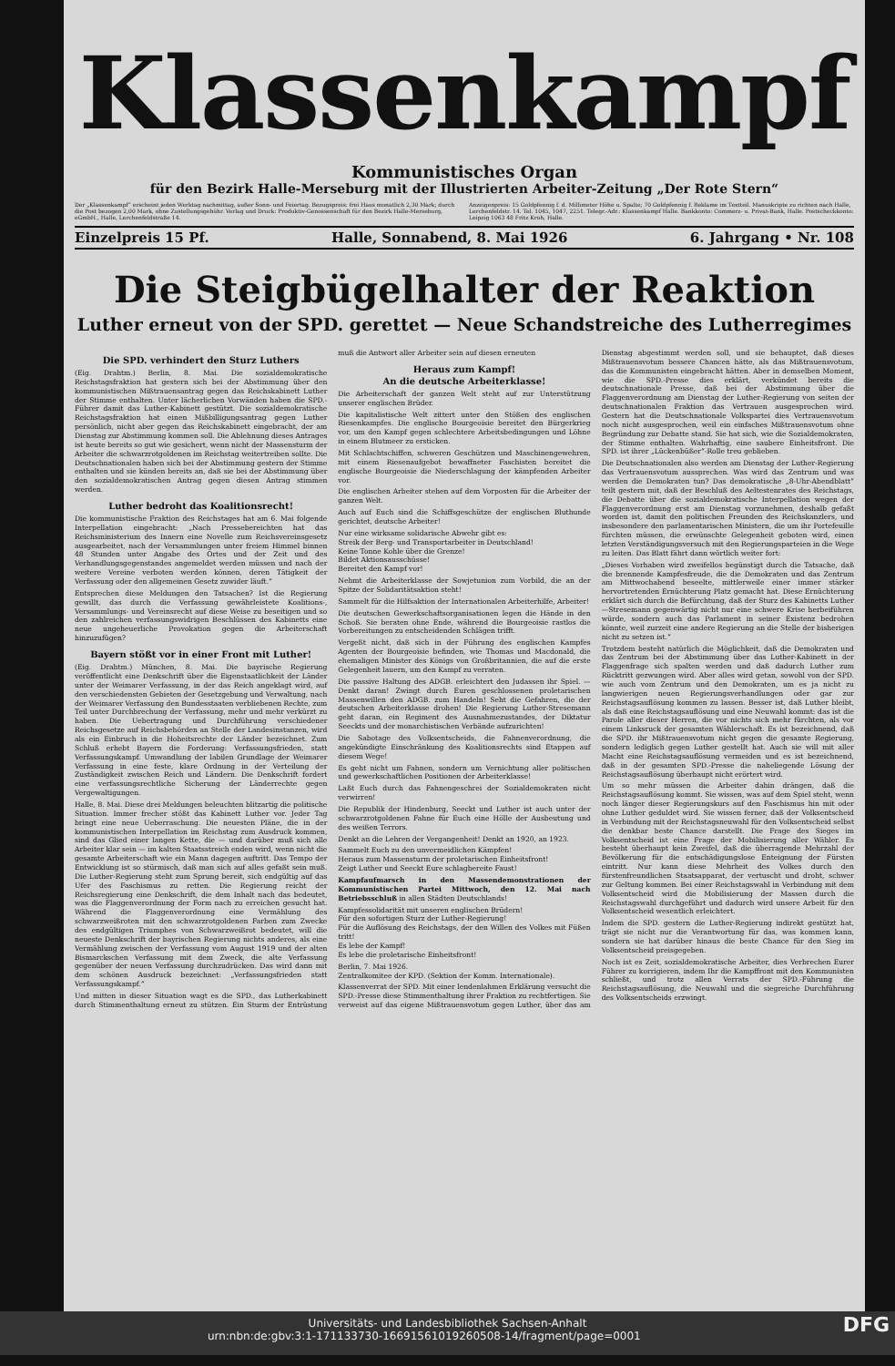Klassenkampf
Kommunistisches Organ
für den Bezirk Halle-Merseburg mit der Illustrierten Arbeiter-Zeitung „Der Rote Stern“
Der „Klassenkampf“ erscheint jeden Werktag nachmittag, außer Sonn- und Feiertag. Bezugspreis: frei Haus monatlich 2,30 Mark; durch die Post bezogen 2,00 Mark, ohne Zustellungsgebühr. Verlag und Druck: Produktiv-Genossenschaft für den Bezirk Halle-Merseburg, eGmbH., Halle, Lerchenfeldstraße 14.
Anzeigenpreis: 15 Goldpfennig f. d. Millimeter Höhe u. Spalte; 70 Goldpfennig f. Reklame im Textteil. Manuskripte zu richten nach Halle, Lerchenfeldstr. 14. Tel. 1045, 1047, 2251. Telegr.-Adr.: Klassenkampf Halle. Bankkonto: Commerz- u. Privat-Bank, Halle. Postscheckkonto: Leipzig 1063 48 Fritz Kroh, Halle.
Einzelpreis 15 Pf. Halle, Sonnabend, 8. Mai 1926 6. Jahrgang • Nr. 108
Die Steigbügelhalter der Reaktion
Luther erneut von der SPD. gerettet — Neue Schandstreiche des Lutherregimes
Die SPD. verhindert den Sturz Luthers
(Eig. Drahtm.) Berlin, 8. Mai. Die sozialdemokratische Reichstagsfraktion hat gestern sich bei der Abstimmung über den kommunistischen Mißtrauensantrag gegen das Reichskabinett Luther der Stimme enthalten. Unter lächerlichen Vorwänden haben die SPD.-Führer damit das Luther-Kabinett gestützt. Die sozialdemokratische Reichstagsfraktion hat einen Mißbilligungsantrag gegen Luther persönlich, nicht aber gegen das Reichskabinett eingebracht, der am Dienstag zur Abstimmung kommen soll. Die Ablehnung dieses Antrages ist heute bereits so gut wie gesichert, wenn nicht der Massensturm der Arbeiter die schwarzrotgoldenen im Reichstag weitertreiben sollte. Die Deutschnationalen haben sich bei der Abstimmung gestern der Stimme enthalten und sie künden bereits an, daß sie bei der Abstimmung über den sozialdemokratischen Antrag gegen diesen Antrag stimmen werden.
Luther bedroht das Koalitionsrecht!
Die kommunistische Fraktion des Reichstages hat am 6. Mai folgende Interpellation eingebracht: „Nach Pressebereichten hat das Reichsministerium des Innern eine Novelle zum Reichsvereinsgesetz ausgearbeitet, nach der Versammlungen unter freiem Himmel binnen 48 Stunden unter Angabe des Ortes und der Zeit und des Verhandlungsgegenstandes angemeldet werden müssen und nach der weitere Vereine verboten werden können, deren Tätigkeit der Verfassung oder den allgemeinen Gesetz zuwider läuft.“
Entsprechen diese Meldungen den Tatsachen? Ist die Regierung gewillt, das durch die Verfassung gewährleistete Koalitions-, Versammlungs- und Vereinsrecht auf diese Weise zu beseitigen und so den zahlreichen verfassungswidrigen Beschlüssen des Kabinetts eine neue ungeheuerliche Provokation gegen die Arbeiterschaft hinzuzufügen?
Bayern stößt vor in einer Front mit Luther!
(Eig. Drahtm.) München, 8. Mai. Die bayrische Regierung veröffentlicht eine Denkschrift über die Eigenstaatlichkeit der Länder unter der Weimarer Verfassung, in der das Reich angeklagt wird, auf den verschiedensten Gebieten der Gesetzgebung und Verwaltung, nach der Weimarer Verfassung den Bundesstaaten verbliebenen Rechte, zum Teil unter Durchbrechung der Verfassung, mehr und mehr verkürzt zu haben. Die Uebertragung und Durchführung verschiedener Reichsgesetze auf Reichsbehörden an Stelle der Landesinstanzen, wird als ein Einbruch in die Hoheitsrechte der Länder bezeichnet. Zum Schluß erhebt Bayern die Forderung: Verfassungsfrieden, statt Verfassungskampf. Umwandlung der labilen Grundlage der Weimarer Verfassung in eine feste, klare Ordnung in der Verteilung der Zuständigkeit zwischen Reich und Ländern. Die Denkschrift fordert eine verfassungsrechtliche Sicherung der Länderrechte gegen Vergewaltigungen.
Halle, 8. Mai. Diese drei Meldungen beleuchten blitzartig die politische Situation. Immer frecher stößt das Kabinett Luther vor. Jeder Tag bringt eine neue Ueberraschung. Die neuesten Pläne, die in der kommunistischen Interpellation im Reichstag zum Ausdruck kommen, sind das Glied einer langen Kette, die — und darüber muß sich alle Arbeiter klar sein — im kalten Staatsstreich enden wird, wenn nicht die gesamte Arbeiterschaft wie ein Mann dagegen auftritt. Das Tempo der Entwicklung ist so stürmisch, daß man sich auf alles gefaßt sein muß. Die Luther-Regierung steht zum Sprung bereit, sich endgültig auf das Ufer des Faschismus zu retten. Die Regierung reicht der Reichsregierung eine Denkschrift, die dem Inhalt nach das bedeutet, was die Flaggenverordnung der Form nach zu erreichen gesucht hat. Während die Flaggenverordnung eine Vermählung des schwarzweißroten mit den schwarzrotgoldenen Farben zum Zwecke des endgültigen Triumphes von Schwarzweißrot bedeutet, will die neueste Denkschrift der bayrischen Regierung nichts anderes, als eine Vermählung zwischen der Verfassung vom August 1919 und der alten Bismarckschen Verfassung mit dem Zweck, die alte Verfassung gegenüber der neuen Verfassung durchzudrücken. Das wird dann mit dem schönen Ausdruck bezeichnet: „Verfassungsfrieden statt Verfassungskampf.“
Und mitten in dieser Situation wagt es die SPD., das Lutherkabinett durch Stimmenthaltung erneut zu stützen. Ein Sturm der Entrüstung muß die Antwort aller Arbeiter sein auf diesen erneuten
Heraus zum Kampf!
An die deutsche Arbeiterklasse!
Die Arbeiterschaft der ganzen Welt steht auf zur Unterstützung unserer englischen Brüder.
Die kapitalistische Welt zittert unter den Stößen des englischen Riesenkampfes. Die englische Bourgeoisie bereitet den Bürgerkrieg vor, um den Kampf gegen schlechtere Arbeitsbedingungen und Löhne in einem Blutmeer zu ersticken.
Mit Schlachtschiffen, schweren Geschützen und Maschinengewehren, mit einem Riesenaufgebot bewaffneter Faschisten bereitet die englische Bourgeoisie die Niederschlagung der kämpfenden Arbeiter vor.
Die englischen Arbeiter stehen auf dem Vorposten für die Arbeiter der ganzen Welt.
Auch auf Euch sind die Schiffsgeschütze der englischen Bluthunde gerichtet, deutsche Arbeiter!
Nur eine wirksame solidarische Abwehr gibt es:
Streik der Berg- und Transportarbeiter in Deutschland!
Keine Tonne Kohle über die Grenze!
Bildet Aktionsausschüsse!
Bereitet den Kampf vor!
Nehmt die Arbeiterklasse der Sowjetunion zum Vorbild, die an der Spitze der Solidaritätsaktion steht!
Sammelt für die Hilfsaktion der Internationalen Arbeiterhilfe, Arbeiter!
Die deutschen Gewerkschaftsorganisationen legen die Hände in den Schoß. Sie beraten ohne Ende, während die Bourgeoisie rastlos die Vorbereitungen zu entscheidenden Schlägen trifft.
Vergeßt nicht, daß sich in der Führung des englischen Kampfes Agenten der Bourgeoisie befinden, wie Thomas und Macdonald, die ehemaligen Minister des Königs von Großbritannien, die auf die erste Gelegenheit lauern, um den Kampf zu verraten.
Die passive Haltung des ADGB. erleichtert den Judassen ihr Spiel. — Denkt daran! Zwingt durch Euren geschlossenen proletarischen Massenwillen den ADGB. zum Handeln! Seht die Gefahren, die der deutschen Arbeiterklasse drohen! Die Regierung Luther-Stresemann geht daran, ein Regiment des Ausnahmezustandes, der Diktatur Seeckts und der monarchistischen Verbände aufzurichten!
Die Sabotage des Volksentscheids, die Fahnenverordnung, die angekündigte Einschränkung des Koalitionsrechts sind Etappen auf diesem Wege!
Es geht nicht um Fahnen, sondern um Vernichtung aller politischen und gewerkschaftlichen Positionen der Arbeiterklasse!
Laßt Euch durch das Fahnengeschrei der Sozialdemokraten nicht verwirren!
Die Republik der Hindenburg, Seeckt und Luther ist auch unter der schwarzrotgoldenen Fahne für Euch eine Hölle der Ausbeutung und des weißen Terrors.
Denkt an die Lehren der Vergangenheit! Denkt an 1920, an 1923.
Sammelt Euch zu den unvermeidlichen Kämpfen!
Heraus zum Massensturm der proletarischen Einheitsfront!
Zeigt Luther und Seeckt Eure schlagbereite Faust!
Kampfaufmarsch in den Massendemonstrationen der Kommunistischen Partei Mittwoch, den 12. Mai nach Betriebsschluß in allen Städten Deutschlands!
Kampfessolidarität mit unseren englischen Brüdern!
Für den sofortigen Sturz der Luther-Regierung!
Für die Auflösung des Reichstags, der den Willen des Volkes mit Füßen tritt!
Es lebe der Kampf!
Es lebe die proletarische Einheitsfront!
Berlin, 7. Mai 1926.
Zentralkomitee der KPD. (Sektion der Komm. Internationale).
Klassenverrat der SPD. Mit einer lendenlahmen Erklärung versucht die SPD.-Presse diese Stimmenthaltung ihrer Fraktion zu rechtfertigen. Sie verweist auf das eigene Mißtrauensvotum gegen Luther, über das am Dienstag abgestimmt werden soll, und sie behauptet, daß dieses Mißtrauensvotum bessere Chancen hätte, als das Mißtrauensvotum, das die Kommunisten eingebracht hätten. Aber in demselben Moment, wie die SPD.-Presse dies erklärt, verkündet bereits die deutschnationale Presse, daß bei der Abstimmung über die Flaggenverordnung am Dienstag der Luther-Regierung von seiten der deutschnationalen Fraktion das Vertrauen ausgesprochen wird. Gestern hat die Deutschnationale Volkspartei dies Vertrauensvotum noch nicht ausgesprochen, weil ein einfaches Mißtrauensvotum ohne Begründung zur Debatte stand. Sie hat sich, wie die Sozialdemokraten, der Stimme enthalten. Wahrhaftig, eine saubere Einheitsfront. Die SPD. ist ihrer „Lückenbüßer“-Rolle treu geblieben.
Die Deutschnationalen also werden am Dienstag der Luther-Regierung das Vertrauensvotum aussprechen. Was wird das Zentrum und was werden die Demokraten tun? Das demokratische „8-Uhr-Abendblatt“ teilt gestern mit, daß der Beschluß des Aeltestenrates des Reichstags, die Debatte über die sozialdemokratische Interpellation wegen der Flaggenverordnung erst am Dienstag vorzunehmen, deshalb gefaßt worden ist, damit den politischen Freunden des Reichskanzlers, und insbesondere den parlamentarischen Ministern, die um ihr Portefeuille fürchten müssen, die erwünschte Gelegenheit geboten wird, einen letzten Verständigungsversuch mit den Regierungsparteien in die Wege zu leiten. Das Blatt fährt dann wörtlich weiter fort:
„Dieses Vorhaben wird zweifellos begünstigt durch die Tatsache, daß die brennende Kampfesfreude, die die Demokraten und das Zentrum am Mittwochabend beseelte, mittlerweile einer immer stärker hervortretenden Ernüchterung Platz gemacht hat. Diese Ernüchterung erklärt sich durch die Befürchtung, daß der Sturz des Kabinetts Luther—Stresemann gegenwärtig nicht nur eine schwere Krise herbeiführen würde, sondern auch das Parlament in seiner Existenz bedrohen könnte, weil zurzeit eine andere Regierung an die Stelle der bisherigen nicht zu setzen ist.“
Trotzdem besteht natürlich die Möglichkeit, daß die Demokraten und das Zentrum bei der Abstimmung über das Luther-Kabinett in der Flaggenfrage sich spalten werden und daß dadurch Luther zum Rücktritt gezwungen wird. Aber alles wird getan, sowohl von der SPD. wie auch vom Zentrum und den Demokraten, um es ja nicht zu langwierigen neuen Regierungsverhandlungen oder gar zur Reichstagsauflösung kommen zu lassen. Besser ist, daß Luther bleibt, als daß eine Reichstagsauflösung und eine Neuwahl kommt: das ist die Parole aller dieser Herren, die vor nichts sich mehr fürchten, als vor einem Linksruck der gesamten Wählerschaft. Es ist bezeichnend, daß die SPD. ihr Mißtrauensvotum nicht gegen die gesamte Regierung, sondern lediglich gegen Luther gestellt hat. Auch sie will mit aller Macht eine Reichstagsauflösung vermeiden und es ist bezeichnend, daß in der gesamten SPD.-Presse die naheliegende Lösung der Reichstagsauflösung überhaupt nicht erörtert wird.
Um so mehr müssen die Arbeiter dahin drängen, daß die Reichstagsauflösung kommt. Sie wissen, was auf dem Spiel steht, wenn noch länger dieser Regierungskurs auf den Faschismus hin mit oder ohne Luther geduldet wird. Sie wissen ferner, daß der Volksentscheid in Verbindung mit der Reichstagsneuwahl für den Volksentscheid selbst die denkbar beste Chance darstellt. Die Frage des Sieges im Volksentscheid ist eine Frage der Mobilisierung aller Wähler. Es besteht überhaupt kein Zweifel, daß die überragende Mehrzahl der Bevölkerung für die entschädigungslose Enteignung der Fürsten eintritt. Nur kann diese Mehrheit des Volkes durch den fürstenfreundlichen Staatsapparat, der vertuscht und droht, schwer zur Geltung kommen. Bei einer Reichstagswahl in Verbindung mit dem Volksentscheid wird die Mobilisierung der Massen durch die Reichstagswahl durchgeführt und dadurch wird unsere Arbeit für den Volksentscheid wesentlich erleichtert.
Indem die SPD. gestern die Luther-Regierung indirekt gestützt hat, trägt sie nicht nur die Verantwortung für das, was kommen kann, sondern sie hat darüber hinaus die beste Chance für den Sieg im Volksentscheid preisgegeben.
Noch ist es Zeit, sozialdemokratische Arbeiter, dies Verbrechen Eurer Führer zu korrigieren, indem Ihr die Kampffront mit den Kommunisten schließt, und trotz allen Verrats der SPD.-Führung die Reichstagsauflösung, die Neuwahl und die siegreiche Durchführung des Volksentscheids erzwingt.
Universitäts- und Landesbibliothek Sachsen-Anhalt
urn:nbn:de:gbv:3:1-171133730-16691561019260508-14/fragment/page=0001 DFG